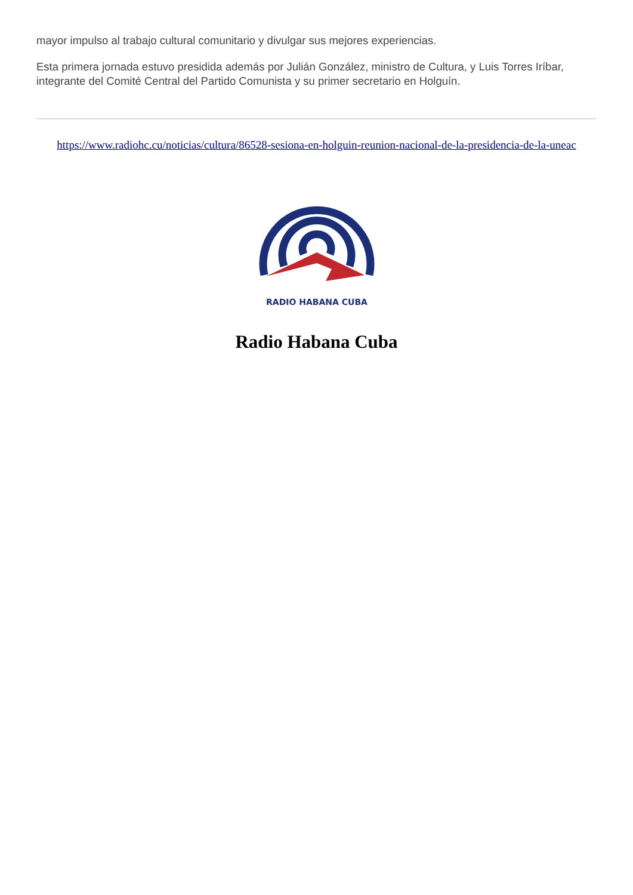mayor impulso al trabajo cultural comunitario y divulgar sus mejores experiencias.
Esta primera jornada estuvo presidida además por Julián González, ministro de Cultura, y Luis Torres Iríbar, integrante del Comité Central del Partido Comunista y su primer secretario en Holguín.
https://www.radiohc.cu/noticias/cultura/86528-sesiona-en-holguin-reunion-nacional-de-la-presidencia-de-la-uneac
RADIO HABANA CUBA
Radio Habana Cuba